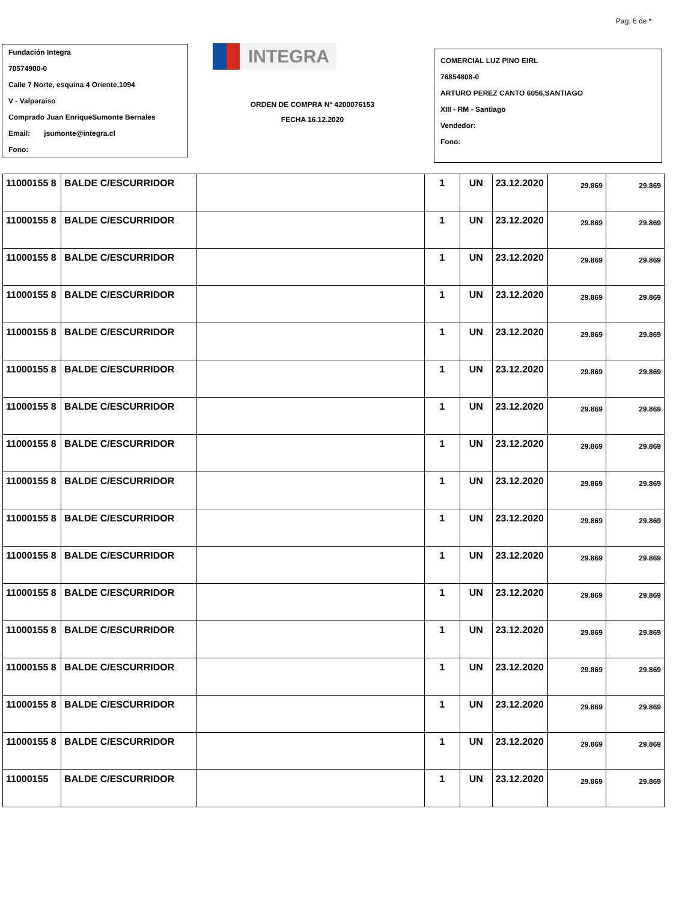Pag. 6 de *
Fundación Integra
70574900-0
Calle 7 Norte, esquina 4 Oriente,1094
V - Valparaiso
Comprado Juan EnriqueSumonte Bernales
Email: jsumonte@integra.cl
Fono:
INTEGRA
ORDEN DE COMPRA N° 4200076153
FECHA 16.12.2020
COMERCIAL LUZ PINO EIRL
76854808-0
ARTURO PEREZ CANTO 6056,SANTIAGO
XIII - RM - Santiago
Vendedor:
Fono:
| 11000155 8 | BALDE C/ESCURRIDOR | | 1 | UN | 23.12.2020 | 29.869 | 29.869 |
| 11000155 8 | BALDE C/ESCURRIDOR | | 1 | UN | 23.12.2020 | 29.869 | 29.869 |
| 11000155 8 | BALDE C/ESCURRIDOR | | 1 | UN | 23.12.2020 | 29.869 | 29.869 |
| 11000155 8 | BALDE C/ESCURRIDOR | | 1 | UN | 23.12.2020 | 29.869 | 29.869 |
| 11000155 8 | BALDE C/ESCURRIDOR | | 1 | UN | 23.12.2020 | 29.869 | 29.869 |
| 11000155 8 | BALDE C/ESCURRIDOR | | 1 | UN | 23.12.2020 | 29.869 | 29.869 |
| 11000155 8 | BALDE C/ESCURRIDOR | | 1 | UN | 23.12.2020 | 29.869 | 29.869 |
| 11000155 8 | BALDE C/ESCURRIDOR | | 1 | UN | 23.12.2020 | 29.869 | 29.869 |
| 11000155 8 | BALDE C/ESCURRIDOR | | 1 | UN | 23.12.2020 | 29.869 | 29.869 |
| 11000155 8 | BALDE C/ESCURRIDOR | | 1 | UN | 23.12.2020 | 29.869 | 29.869 |
| 11000155 8 | BALDE C/ESCURRIDOR | | 1 | UN | 23.12.2020 | 29.869 | 29.869 |
| 11000155 8 | BALDE C/ESCURRIDOR | | 1 | UN | 23.12.2020 | 29.869 | 29.869 |
| 11000155 8 | BALDE C/ESCURRIDOR | | 1 | UN | 23.12.2020 | 29.869 | 29.869 |
| 11000155 8 | BALDE C/ESCURRIDOR | | 1 | UN | 23.12.2020 | 29.869 | 29.869 |
| 11000155 8 | BALDE C/ESCURRIDOR | | 1 | UN | 23.12.2020 | 29.869 | 29.869 |
| 11000155 8 | BALDE C/ESCURRIDOR | | 1 | UN | 23.12.2020 | 29.869 | 29.869 |
| 11000155 | BALDE C/ESCURRIDOR | | 1 | UN | 23.12.2020 | 29.869 | 29.869 |